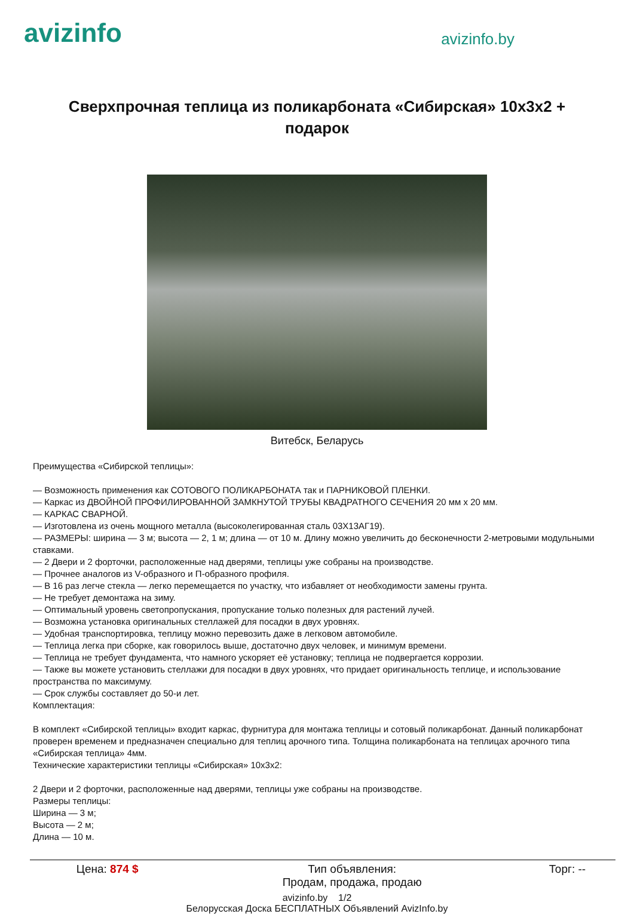avizinfo
avizinfo.by
Сверхпрочная теплица из поликарбоната «Сибирская» 10x3x2 + подарок
Витебск, Беларусь
Преимущества «Сибирской теплицы»:
— Возможность применения как СОТОВОГО ПОЛИКАРБОНАТА так и ПАРНИКОВОЙ ПЛЕНКИ.
— Каркас из ДВОЙНОЙ ПРОФИЛИРОВАННОЙ ЗАМКНУТОЙ ТРУБЫ КВАДРАТНОГО СЕЧЕНИЯ 20 мм х 20 мм.
— КАРКАС СВАРНОЙ.
— Изготовлена из очень мощного металла (высоколегированная сталь 03Х13АГ19).
— РАЗМЕРЫ: ширина — 3 м; высота — 2, 1 м; длина — от 10 м. Длину можно увеличить до бесконечности 2-метровыми модульными ставками.
— 2 Двери и 2 форточки, расположенные над дверями, теплицы уже собраны на производстве.
— Прочнее аналогов из V-образного и П-образного профиля.
— В 16 раз легче стекла — легко перемещается по участку, что избавляет от необходимости замены грунта.
— Не требует демонтажа на зиму.
— Оптимальный уровень светопропускания, пропускание только полезных для растений лучей.
— Возможна установка оригинальных стеллажей для посадки в двух уровнях.
— Удобная транспортировка, теплицу можно перевозить даже в легковом автомобиле.
— Теплица легка при сборке, как говорилось выше, достаточно двух человек, и минимум времени.
— Теплица не требует фундамента, что намного ускоряет её установку; теплица не подвергается коррозии.
— Также вы можете установить стеллажи для посадки в двух уровнях, что придает оригинальность теплице, и использование пространства по максимуму.
— Срок службы составляет до 50-и лет.
Комплектация:
В комплект «Сибирской теплицы» входит каркас, фурнитура для монтажа теплицы и сотовый поликарбонат. Данный поликарбонат проверен временем и предназначен специально для теплиц арочного типа. Толщина поликарбоната на теплицах арочного типа «Сибирская теплица» 4мм.
Технические характеристики теплицы «Сибирская» 10x3x2:
2 Двери и 2 форточки, расположенные над дверями, теплицы уже собраны на производстве.
Размеры теплицы:
Ширина — 3 м;
Высота — 2 м;
Длина — 10 м.
| Цена: 874 $ | Тип объявления: Продам, продажа, продаю | Торг: -- |
avizinfo.by 1/2
Белорусская Доска БЕСПЛАТНЫХ Объявлений AvizInfo.by